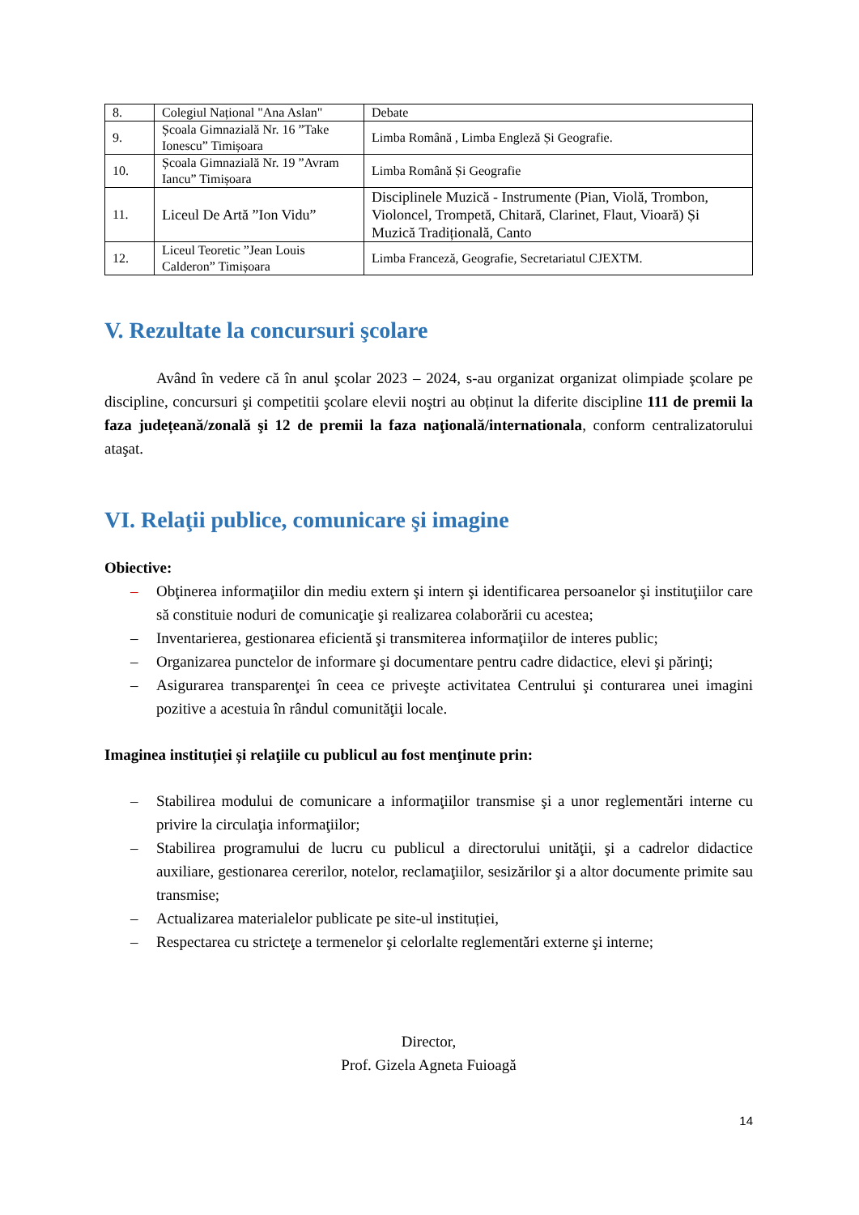| 8. | Colegiul Național "Ana Aslan" | Debate |
| 9. | Școala Gimnazială Nr. 16 ”Take Ionescu” Timișoara | Limba Română , Limba Engleză Și Geografie. |
| 10. | Școala Gimnazială Nr. 19 ”Avram Iancu” Timișoara | Limba Română Și Geografie |
| 11. | Liceul De Artă ”Ion Vidu” | Disciplinele Muzică - Instrumente (Pian, Violă, Trombon, Violoncel, Trompetă, Chitară, Clarinet, Flaut, Vioară) Și Muzică Tradițională, Canto |
| 12. | Liceul Teoretic ”Jean Louis Calderon” Timișoara | Limba Franceză, Geografie, Secretariatul CJEXTM. |
V. Rezultate la concursuri şcolare
Având în vedere că în anul şcolar 2023 – 2024, s-au organizat organizat olimpiade şcolare pe discipline, concursuri şi competitii şcolare elevii noştri au obținut la diferite discipline 111 de premii la faza județeană/zonală şi 12 de premii la faza naţională/internationala, conform centralizatorului ataşat.
VI. Relaţii publice, comunicare şi imagine
Obiective:
– Obţinerea informaţiilor din mediu extern şi intern şi identificarea persoanelor şi instituţiilor care să constituie noduri de comunicaţie şi realizarea colaborării cu acestea;
– Inventarierea, gestionarea eficientă şi transmiterea informaţiilor de interes public;
– Organizarea punctelor de informare şi documentare pentru cadre didactice, elevi şi părinţi;
– Asigurarea transparenţei în ceea ce priveşte activitatea Centrului şi conturarea unei imagini pozitive a acestuia în rândul comunităţii locale.
Imaginea instituției și relaţiile cu publicul au fost menţinute prin:
– Stabilirea modului de comunicare a informaţiilor transmise şi a unor reglementări interne cu privire la circulaţia informaţiilor;
– Stabilirea programului de lucru cu publicul a directorului unităţii, şi a cadrelor didactice auxiliare, gestionarea cererilor, notelor, reclamaţiilor, sesizărilor şi a altor documente primite sau transmise;
– Actualizarea materialelor publicate pe site-ul instituției,
– Respectarea cu stricteţe a termenelor şi celorlalte reglementări externe şi interne;
Director,
Prof. Gizela Agneta Fuioagă
14